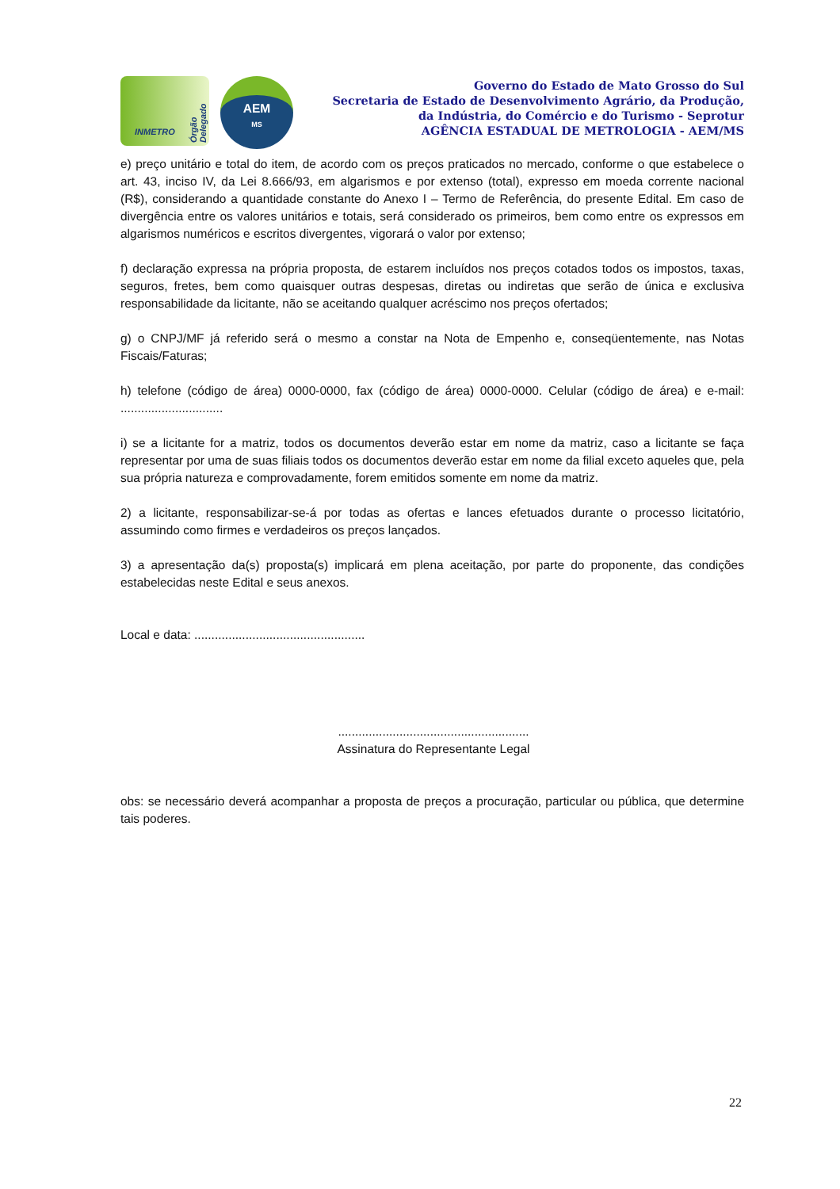INMETRO
Órgão Delegado
AEM
MS
Governo do Estado de Mato Grosso do Sul
Secretaria de Estado de Desenvolvimento Agrário, da Produção,
da Indústria, do Comércio e do Turismo - Seprotur
AGÊNCIA ESTADUAL DE METROLOGIA - AEM/MS
e) preço unitário e total do item, de acordo com os preços praticados no mercado, conforme o que estabelece o art. 43, inciso IV, da Lei 8.666/93, em algarismos e por extenso (total), expresso em moeda corrente nacional (R$), considerando a quantidade constante do Anexo I – Termo de Referência, do presente Edital. Em caso de divergência entre os valores unitários e totais, será considerado os primeiros, bem como entre os expressos em algarismos numéricos e escritos divergentes, vigorará o valor por extenso;
f) declaração expressa na própria proposta, de estarem incluídos nos preços cotados todos os impostos, taxas, seguros, fretes, bem como quaisquer outras despesas, diretas ou indiretas que serão de única e exclusiva responsabilidade da licitante, não se aceitando qualquer acréscimo nos preços ofertados;
g) o CNPJ/MF já referido será o mesmo a constar na Nota de Empenho e, conseqüentemente, nas Notas Fiscais/Faturas;
h) telefone (código de área) 0000-0000, fax (código de área) 0000-0000. Celular (código de área) e e-mail: ..............................
i) se a licitante for a matriz, todos os documentos deverão estar em nome da matriz, caso a licitante se faça representar por uma de suas filiais todos os documentos deverão estar em nome da filial exceto aqueles que, pela sua própria natureza e comprovadamente, forem emitidos somente em nome da matriz.
2) a licitante, responsabilizar-se-á por todas as ofertas e lances efetuados durante o processo licitatório, assumindo como firmes e verdadeiros os preços lançados.
3) a apresentação da(s) proposta(s) implicará em plena aceitação, por parte do proponente, das condições estabelecidas neste Edital e seus anexos.
Local e data: ..................................................
........................................................
Assinatura do Representante Legal
obs: se necessário deverá acompanhar a proposta de preços a procuração, particular ou pública, que determine tais poderes.
22